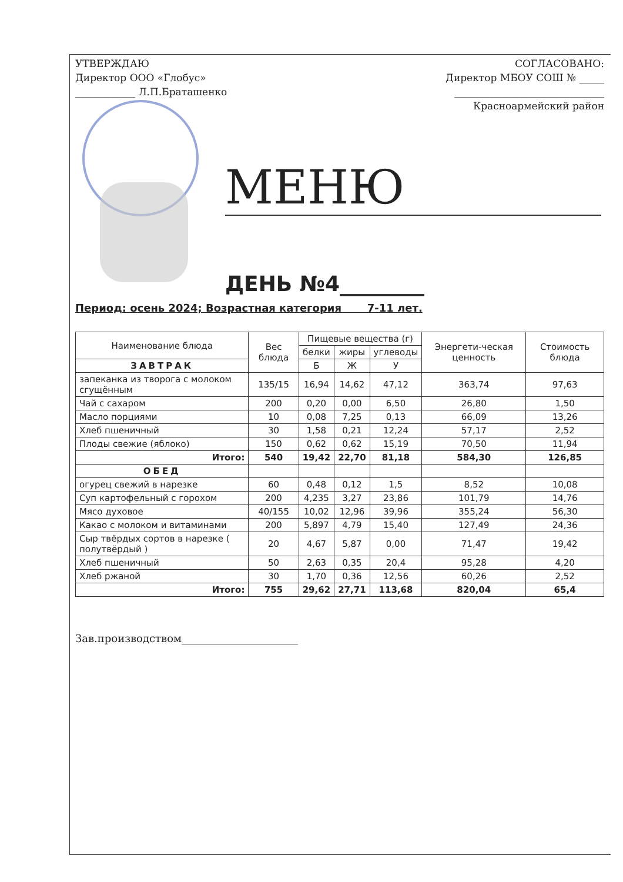УТВЕРЖДАЮ
Директор ООО «Глобус»
____________ Л.П.Браташенко
СОГЛАСОВАНО:
Директор МБОУ СОШ № _____
______________________________
Красноармейский район
МЕНЮ
ДЕНЬ №4________
Период: осень 2024; Возрастная категория 7-11 лет.
| Наименование блюда | Вес блюда | Пищевые вещества (г) | | | Энергети-ческая ценность | Стоимость блюда |
| --- | --- | --- | --- | --- | --- | --- |
| | | белки | жиры | углеводы | | |
| | | Б | Ж | У | | |
| ЗАВТРАК | | | | | | |
| запеканка из творога с молоком сгущённым | 135/15 | 16,94 | 14,62 | 47,12 | 363,74 | 97,63 |
| Чай с сахаром | 200 | 0,20 | 0,00 | 6,50 | 26,80 | 1,50 |
| Масло порциями | 10 | 0,08 | 7,25 | 0,13 | 66,09 | 13,26 |
| Хлеб пшеничный | 30 | 1,58 | 0,21 | 12,24 | 57,17 | 2,52 |
| Плоды свежие (яблоко) | 150 | 0,62 | 0,62 | 15,19 | 70,50 | 11,94 |
| Итого: | 540 | 19,42 | 22,70 | 81,18 | 584,30 | 126,85 |
| ОБЕД | | | | | | |
| огурец свежий в нарезке | 60 | 0,48 | 0,12 | 1,5 | 8,52 | 10,08 |
| Суп картофельный с горохом | 200 | 4,235 | 3,27 | 23,86 | 101,79 | 14,76 |
| Мясо духовое | 40/155 | 10,02 | 12,96 | 39,96 | 355,24 | 56,30 |
| Какао с молоком и витаминами | 200 | 5,897 | 4,79 | 15,40 | 127,49 | 24,36 |
| Сыр твёрдых сортов в нарезке ( полутвёрдый ) | 20 | 4,67 | 5,87 | 0,00 | 71,47 | 19,42 |
| Хлеб пшеничный | 50 | 2,63 | 0,35 | 20,4 | 95,28 | 4,20 |
| Хлеб ржаной | 30 | 1,70 | 0,36 | 12,56 | 60,26 | 2,52 |
| Итого: | 755 | 29,62 | 27,71 | 113,68 | 820,04 | 65,4 |
Зав.производством______________________